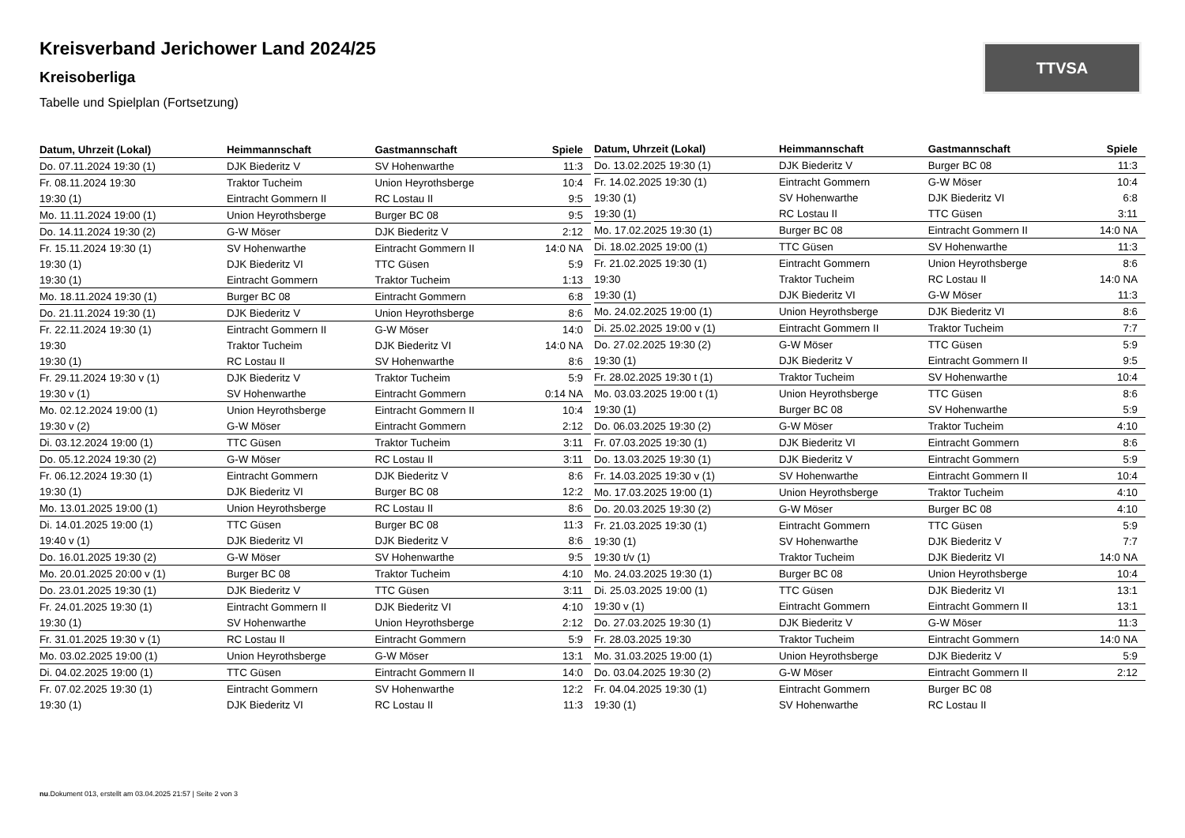TTVSA
Kreisverband Jerichower Land 2024/25
Kreisoberliga
Tabelle und Spielplan (Fortsetzung)
| Datum, Uhrzeit (Lokal) | Heimmannschaft | Gastmannschaft | Spiele |
| --- | --- | --- | --- |
| Do. 07.11.2024 19:30 (1) | DJK Biederitz V | SV Hohenwarthe | 11:3 |
| Fr. 08.11.2024 19:30 | Traktor Tucheim | Union Heyrothsberge | 10:4 |
| 19:30 (1) | Eintracht Gommern II | RC Lostau II | 9:5 |
| Mo. 11.11.2024 19:00 (1) | Union Heyrothsberge | Burger BC 08 | 9:5 |
| Do. 14.11.2024 19:30 (2) | G-W Möser | DJK Biederitz V | 2:12 |
| Fr. 15.11.2024 19:30 (1) | SV Hohenwarthe | Eintracht Gommern II | 14:0 NA |
| 19:30 (1) | DJK Biederitz VI | TTC Güsen | 5:9 |
| 19:30 (1) | Eintracht Gommern | Traktor Tucheim | 1:13 |
| Mo. 18.11.2024 19:30 (1) | Burger BC 08 | Eintracht Gommern | 6:8 |
| Do. 21.11.2024 19:30 (1) | DJK Biederitz V | Union Heyrothsberge | 8:6 |
| Fr. 22.11.2024 19:30 (1) | Eintracht Gommern II | G-W Möser | 14:0 |
| 19:30 | Traktor Tucheim | DJK Biederitz VI | 14:0 NA |
| 19:30 (1) | RC Lostau II | SV Hohenwarthe | 8:6 |
| Fr. 29.11.2024 19:30 v (1) | DJK Biederitz V | Traktor Tucheim | 5:9 |
| 19:30 v (1) | SV Hohenwarthe | Eintracht Gommern | 0:14 NA |
| Mo. 02.12.2024 19:00 (1) | Union Heyrothsberge | Eintracht Gommern II | 10:4 |
| 19:30 v (2) | G-W Möser | Eintracht Gommern | 2:12 |
| Di. 03.12.2024 19:00 (1) | TTC Güsen | Traktor Tucheim | 3:11 |
| Do. 05.12.2024 19:30 (2) | G-W Möser | RC Lostau II | 3:11 |
| Fr. 06.12.2024 19:30 (1) | Eintracht Gommern | DJK Biederitz V | 8:6 |
| 19:30 (1) | DJK Biederitz VI | Burger BC 08 | 12:2 |
| Mo. 13.01.2025 19:00 (1) | Union Heyrothsberge | RC Lostau II | 8:6 |
| Di. 14.01.2025 19:00 (1) | TTC Güsen | Burger BC 08 | 11:3 |
| 19:40 v (1) | DJK Biederitz VI | DJK Biederitz V | 8:6 |
| Do. 16.01.2025 19:30 (2) | G-W Möser | SV Hohenwarthe | 9:5 |
| Mo. 20.01.2025 20:00 v (1) | Burger BC 08 | Traktor Tucheim | 4:10 |
| Do. 23.01.2025 19:30 (1) | DJK Biederitz V | TTC Güsen | 3:11 |
| Fr. 24.01.2025 19:30 (1) | Eintracht Gommern II | DJK Biederitz VI | 4:10 |
| 19:30 (1) | SV Hohenwarthe | Union Heyrothsberge | 2:12 |
| Fr. 31.01.2025 19:30 v (1) | RC Lostau II | Eintracht Gommern | 5:9 |
| Mo. 03.02.2025 19:00 (1) | Union Heyrothsberge | G-W Möser | 13:1 |
| Di. 04.02.2025 19:00 (1) | TTC Güsen | Eintracht Gommern II | 14:0 |
| Fr. 07.02.2025 19:30 (1) | Eintracht Gommern | SV Hohenwarthe | 12:2 |
| 19:30 (1) | DJK Biederitz VI | RC Lostau II | 11:3 |
| Datum, Uhrzeit (Lokal) | Heimmannschaft | Gastmannschaft | Spiele |
| --- | --- | --- | --- |
| Do. 13.02.2025 19:30 (1) | DJK Biederitz V | Burger BC 08 | 11:3 |
| Fr. 14.02.2025 19:30 (1) | Eintracht Gommern | G-W Möser | 10:4 |
| 19:30 (1) | SV Hohenwarthe | DJK Biederitz VI | 6:8 |
| 19:30 (1) | RC Lostau II | TTC Güsen | 3:11 |
| Mo. 17.02.2025 19:30 (1) | Burger BC 08 | Eintracht Gommern II | 14:0 NA |
| Di. 18.02.2025 19:00 (1) | TTC Güsen | SV Hohenwarthe | 11:3 |
| Fr. 21.02.2025 19:30 (1) | Eintracht Gommern | Union Heyrothsberge | 8:6 |
| 19:30 | Traktor Tucheim | RC Lostau II | 14:0 NA |
| 19:30 (1) | DJK Biederitz VI | G-W Möser | 11:3 |
| Mo. 24.02.2025 19:00 (1) | Union Heyrothsberge | DJK Biederitz VI | 8:6 |
| Di. 25.02.2025 19:00 v (1) | Eintracht Gommern II | Traktor Tucheim | 7:7 |
| Do. 27.02.2025 19:30 (2) | G-W Möser | TTC Güsen | 5:9 |
| 19:30 (1) | DJK Biederitz V | Eintracht Gommern II | 9:5 |
| Fr. 28.02.2025 19:30 t (1) | Traktor Tucheim | SV Hohenwarthe | 10:4 |
| Mo. 03.03.2025 19:00 t (1) | Union Heyrothsberge | TTC Güsen | 8:6 |
| 19:30 (1) | Burger BC 08 | SV Hohenwarthe | 5:9 |
| Do. 06.03.2025 19:30 (2) | G-W Möser | Traktor Tucheim | 4:10 |
| Fr. 07.03.2025 19:30 (1) | DJK Biederitz VI | Eintracht Gommern | 8:6 |
| Do. 13.03.2025 19:30 (1) | DJK Biederitz V | Eintracht Gommern | 5:9 |
| Fr. 14.03.2025 19:30 v (1) | SV Hohenwarthe | Eintracht Gommern II | 10:4 |
| Mo. 17.03.2025 19:00 (1) | Union Heyrothsberge | Traktor Tucheim | 4:10 |
| Do. 20.03.2025 19:30 (2) | G-W Möser | Burger BC 08 | 4:10 |
| Fr. 21.03.2025 19:30 (1) | Eintracht Gommern | TTC Güsen | 5:9 |
| 19:30 (1) | SV Hohenwarthe | DJK Biederitz V | 7:7 |
| 19:30 t/v (1) | Traktor Tucheim | DJK Biederitz VI | 14:0 NA |
| Mo. 24.03.2025 19:30 (1) | Burger BC 08 | Union Heyrothsberge | 10:4 |
| Di. 25.03.2025 19:00 (1) | TTC Güsen | DJK Biederitz VI | 13:1 |
| 19:30 v (1) | Eintracht Gommern | Eintracht Gommern II | 13:1 |
| Do. 27.03.2025 19:30 (1) | DJK Biederitz V | G-W Möser | 11:3 |
| Fr. 28.03.2025 19:30 | Traktor Tucheim | Eintracht Gommern | 14:0 NA |
| Mo. 31.03.2025 19:00 (1) | Union Heyrothsberge | DJK Biederitz V | 5:9 |
| Do. 03.04.2025 19:30 (2) | G-W Möser | Eintracht Gommern II | 2:12 |
| Fr. 04.04.2025 19:30 (1) | Eintracht Gommern | Burger BC 08 | |
| 19:30 (1) | SV Hohenwarthe | RC Lostau II | |
nu.Dokument 013, erstellt am 03.04.2025 21:57 | Seite 2 von 3